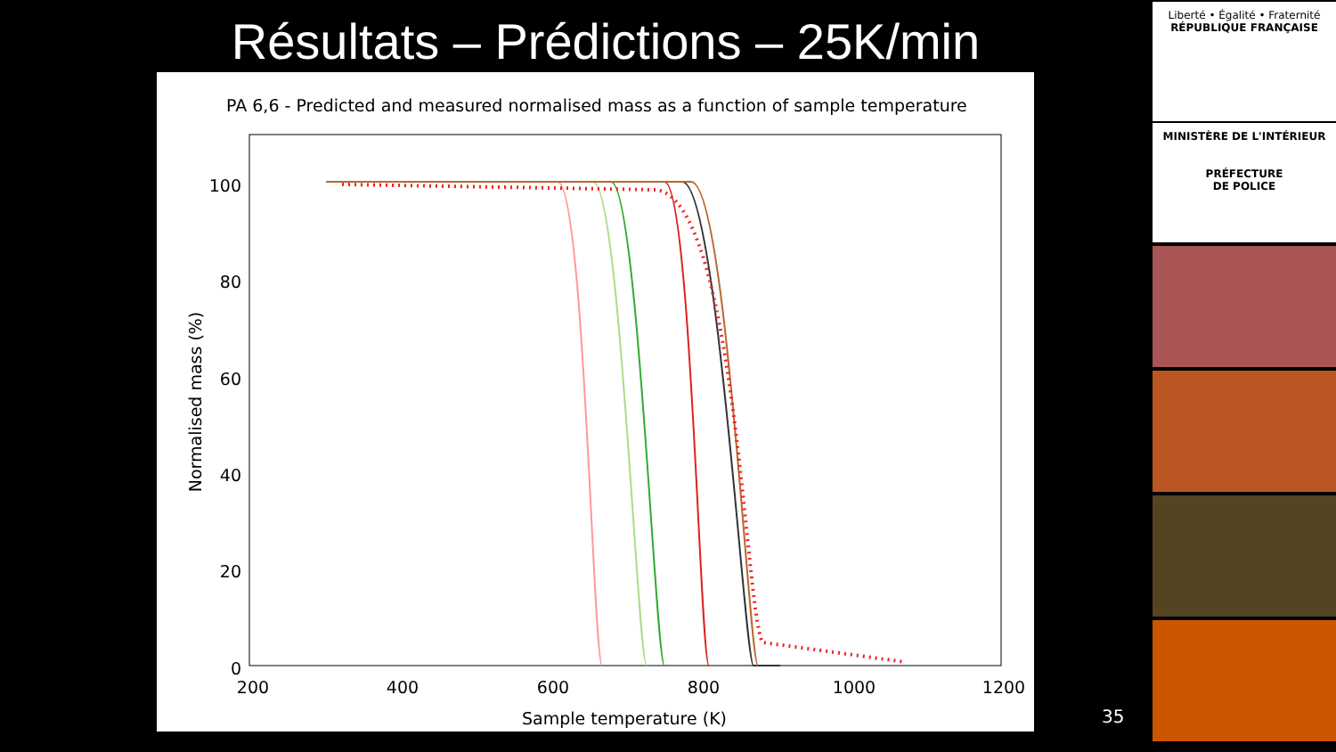Résultats – Prédictions – 25K/min
PA 6,6 - Predicted and measured normalised mass as a function of sample temperature
100
80
60
40
20
0
200
400
600
800
1000
1200
Sample temperature (K)
Normalised mass (%)
35
Liberté • Égalité • Fraternité
RÉPUBLIQUE FRANÇAISE
MINISTÈRE DE L'INTÉRIEUR
PRÉFECTURE
DE POLICE